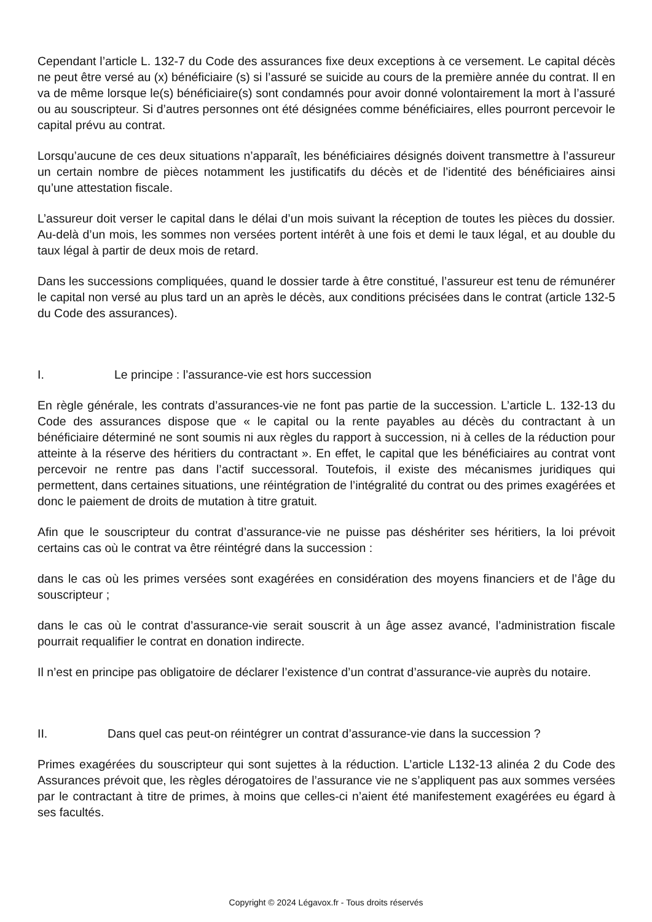Cependant l’article L. 132-7 du Code des assurances fixe deux exceptions à ce versement. Le capital décès ne peut être versé au (x) bénéficiaire (s) si l’assuré se suicide au cours de la première année du contrat. Il en va de même lorsque le(s) bénéficiaire(s) sont condamnés pour avoir donné volontairement la mort à l’assuré ou au souscripteur. Si d’autres personnes ont été désignées comme bénéficiaires, elles pourront percevoir le capital prévu au contrat.
Lorsqu’aucune de ces deux situations n’apparaît, les bénéficiaires désignés doivent transmettre à l’assureur un certain nombre de pièces notamment les justificatifs du décès et de l’identité des bénéficiaires ainsi qu’une attestation fiscale.
L’assureur doit verser le capital dans le délai d’un mois suivant la réception de toutes les pièces du dossier. Au-delà d’un mois, les sommes non versées portent intérêt à une fois et demi le taux légal, et au double du taux légal à partir de deux mois de retard.
Dans les successions compliquées, quand le dossier tarde à être constitué, l’assureur est tenu de rémunérer le capital non versé au plus tard un an après le décès, aux conditions précisées dans le contrat (article 132-5 du Code des assurances).
I. Le principe : l’assurance-vie est hors succession
En règle générale, les contrats d’assurances-vie ne font pas partie de la succession. L’article L. 132-13 du Code des assurances dispose que « le capital ou la rente payables au décès du contractant à un bénéficiaire déterminé ne sont soumis ni aux règles du rapport à succession, ni à celles de la réduction pour atteinte à la réserve des héritiers du contractant ». En effet, le capital que les bénéficiaires au contrat vont percevoir ne rentre pas dans l’actif successoral. Toutefois, il existe des mécanismes juridiques qui permettent, dans certaines situations, une réintégration de l’intégralité du contrat ou des primes exagérées et donc le paiement de droits de mutation à titre gratuit.
Afin que le souscripteur du contrat d’assurance-vie ne puisse pas déshériter ses héritiers, la loi prévoit certains cas où le contrat va être réintégré dans la succession :
dans le cas où les primes versées sont exagérées en considération des moyens financiers et de l’âge du souscripteur ;
dans le cas où le contrat d’assurance-vie serait souscrit à un âge assez avancé, l’administration fiscale pourrait requalifier le contrat en donation indirecte.
Il n’est en principe pas obligatoire de déclarer l’existence d’un contrat d’assurance-vie auprès du notaire.
II. Dans quel cas peut-on réintégrer un contrat d’assurance-vie dans la succession ?
Primes exagérées du souscripteur qui sont sujettes à la réduction. L’article L132-13 alinéa 2 du Code des Assurances prévoit que, les règles dérogatoires de l’assurance vie ne s’appliquent pas aux sommes versées par le contractant à titre de primes, à moins que celles-ci n’aient été manifestement exagérées eu égard à ses facultés.
Copyright © 2024 Légavox.fr - Tous droits réservés